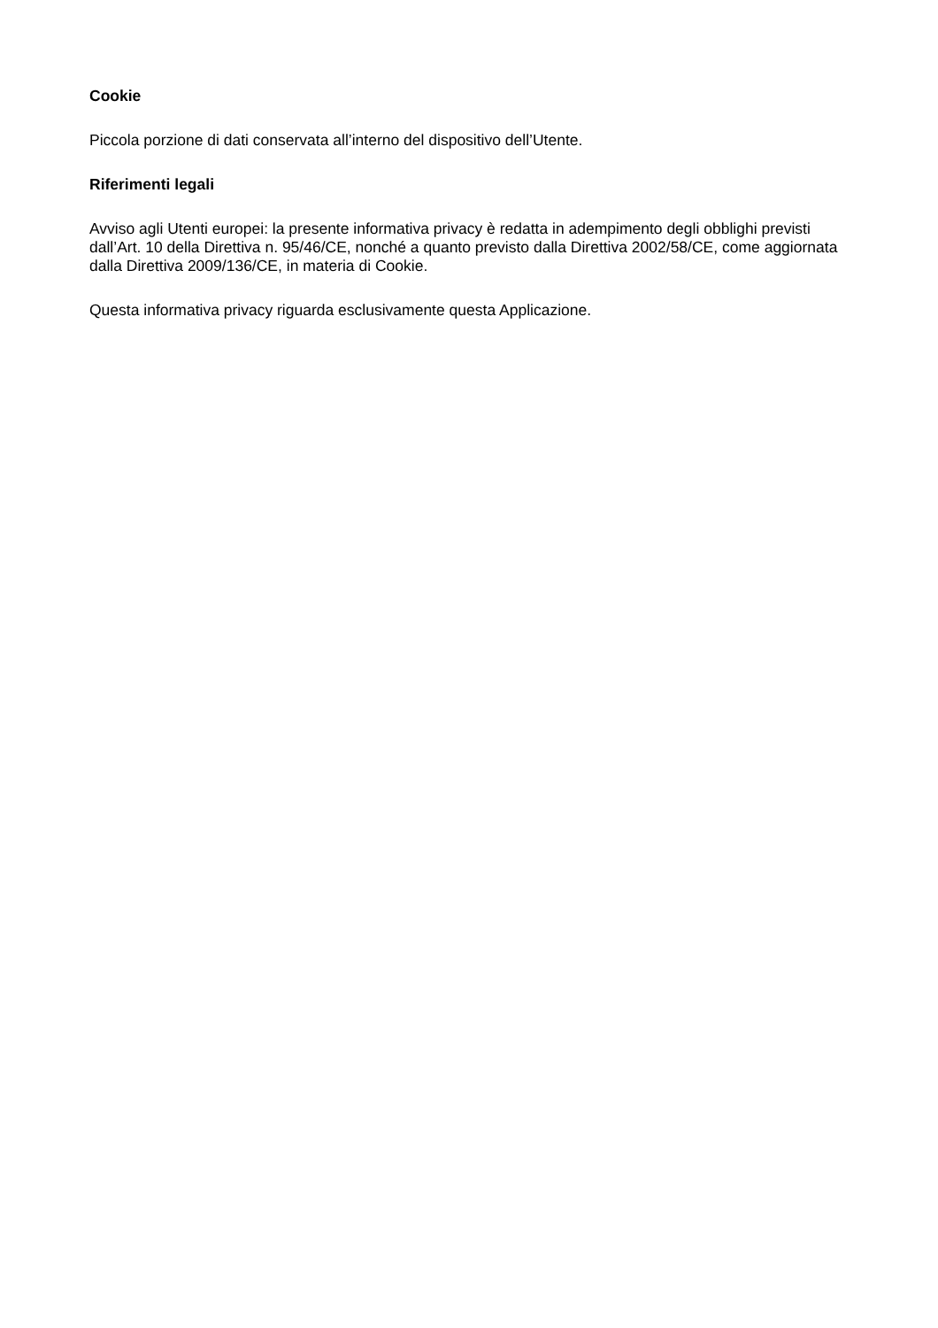Cookie
Piccola porzione di dati conservata all’interno del dispositivo dell’Utente.
Riferimenti legali
Avviso agli Utenti europei: la presente informativa privacy è redatta in adempimento degli obblighi previsti dall’Art. 10 della Direttiva n. 95/46/CE, nonché a quanto previsto dalla Direttiva 2002/58/CE, come aggiornata dalla Direttiva 2009/136/CE, in materia di Cookie.
Questa informativa privacy riguarda esclusivamente questa Applicazione.